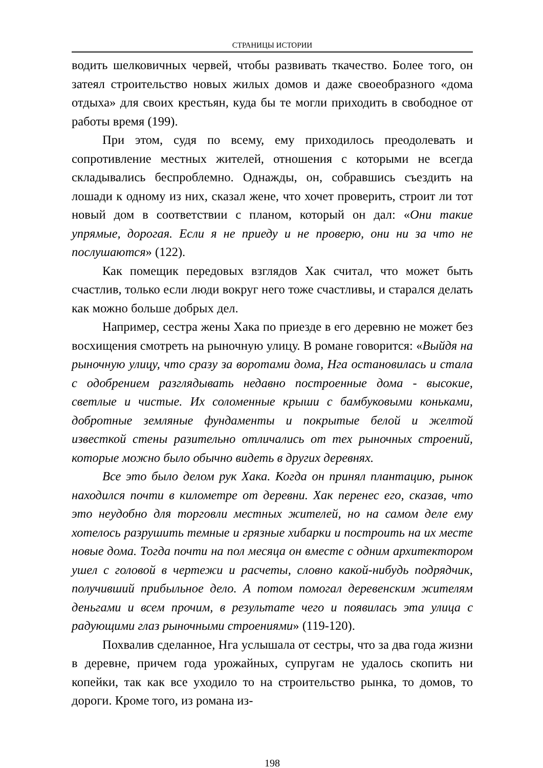СТРАНИЦЫ ИСТОРИИ
водить шелковичных червей, чтобы развивать ткачество. Более того, он затеял строительство новых жилых домов и даже своеобразного «дома отдыха» для своих крестьян, куда бы те могли приходить в свободное от работы время (199).
При этом, судя по всему, ему приходилось преодолевать и сопротивление местных жителей, отношения с которыми не всегда складывались беспроблемно. Однажды, он, собравшись съездить на лошади к одному из них, сказал жене, что хочет проверить, строит ли тот новый дом в соответствии с планом, который он дал: «Они такие упрямые, дорогая. Если я не приеду и не проверю, они ни за что не послушаются» (122).
Как помещик передовых взглядов Хак считал, что может быть счастлив, только если люди вокруг него тоже счастливы, и старался делать как можно больше добрых дел.
Например, сестра жены Хака по приезде в его деревню не может без восхищения смотреть на рыночную улицу. В романе говорится: «Выйдя на рыночную улицу, что сразу за воротами дома, Нга остановилась и стала с одобрением разглядывать недавно построенные дома - высокие, светлые и чистые. Их соломенные крыши с бамбуковыми коньками, добротные земляные фундаменты и покрытые белой и желтой известкой стены разительно отличались от тех рыночных строений, которые можно было обычно видеть в других деревнях.
Все это было делом рук Хака. Когда он принял плантацию, рынок находился почти в километре от деревни. Хак перенес его, сказав, что это неудобно для торговли местных жителей, но на самом деле ему хотелось разрушить темные и грязные хибарки и построить на их месте новые дома. Тогда почти на пол месяца он вместе с одним архитектором ушел с головой в чертежи и расчеты, словно какой-нибудь подрядчик, получивший прибыльное дело. А потом помогал деревенским жителям деньгами и всем прочим, в результате чего и появилась эта улица с радующими глаз рыночными строениями» (119-120).
Похвалив сделанное, Нга услышала от сестры, что за два года жизни в деревне, причем года урожайных, супругам не удалось скопить ни копейки, так как все уходило то на строительство рынка, то домов, то дороги. Кроме того, из романа из-
198